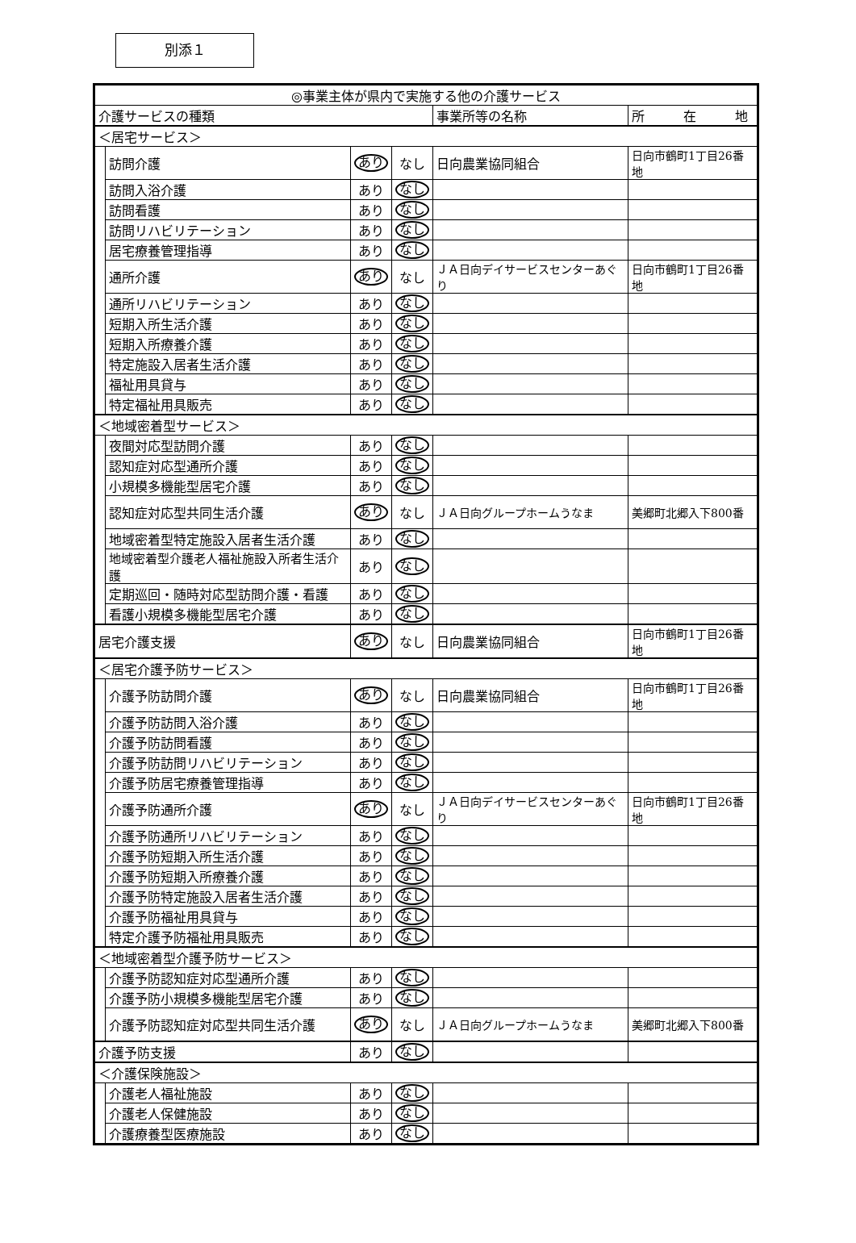別添１
| ◎事業主体が県内で実施する他の介護サービス | | | | | |
| --- | --- | --- | --- | --- | --- |
| 介護サービスの種類 | | | | 事業所等の名称 | 所 在 地 |
| ＜居宅サービス＞ | | | | | |
| | 訪問介護 | あり | なし | 日向農業協同組合 | 日向市鶴町1丁目26番地 |
| | 訪問入浴介護 | あり | なし | | |
| | 訪問看護 | あり | なし | | |
| | 訪問リハビリテーション | あり | なし | | |
| | 居宅療養管理指導 | あり | なし | | |
| | 通所介護 | あり | なし | ＪＡ日向デイサービスセンターあぐり | 日向市鶴町1丁目26番地 |
| | 通所リハビリテーション | あり | なし | | |
| | 短期入所生活介護 | あり | なし | | |
| | 短期入所療養介護 | あり | なし | | |
| | 特定施設入居者生活介護 | あり | なし | | |
| | 福祉用具貸与 | あり | なし | | |
| | 特定福祉用具販売 | あり | なし | | |
| ＜地域密着型サービス＞ | | | | | |
| | 夜間対応型訪問介護 | あり | なし | | |
| | 認知症対応型通所介護 | あり | なし | | |
| | 小規模多機能型居宅介護 | あり | なし | | |
| | 認知症対応型共同生活介護 | あり | なし | ＪＡ日向グループホームうなま | 美郷町北郷入下800番 |
| | 地域密着型特定施設入居者生活介護 | あり | なし | | |
| | 地域密着型介護老人福祉施設入所者生活介護 | あり | なし | | |
| | 定期巡回・随時対応型訪問介護・看護 | あり | なし | | |
| | 看護小規模多機能型居宅介護 | あり | なし | | |
| 居宅介護支援 | | あり | なし | 日向農業協同組合 | 日向市鶴町1丁目26番地 |
| ＜居宅介護予防サービス＞ | | | | | |
| | 介護予防訪問介護 | あり | なし | 日向農業協同組合 | 日向市鶴町1丁目26番地 |
| | 介護予防訪問入浴介護 | あり | なし | | |
| | 介護予防訪問看護 | あり | なし | | |
| | 介護予防訪問リハビリテーション | あり | なし | | |
| | 介護予防居宅療養管理指導 | あり | なし | | |
| | 介護予防通所介護 | あり | なし | ＪＡ日向デイサービスセンターあぐり | 日向市鶴町1丁目26番地 |
| | 介護予防通所リハビリテーション | あり | なし | | |
| | 介護予防短期入所生活介護 | あり | なし | | |
| | 介護予防短期入所療養介護 | あり | なし | | |
| | 介護予防特定施設入居者生活介護 | あり | なし | | |
| | 介護予防福祉用具貸与 | あり | なし | | |
| | 特定介護予防福祉用具販売 | あり | なし | | |
| ＜地域密着型介護予防サービス＞ | | | | | |
| | 介護予防認知症対応型通所介護 | あり | なし | | |
| | 介護予防小規模多機能型居宅介護 | あり | なし | | |
| | 介護予防認知症対応型共同生活介護 | あり | なし | ＪＡ日向グループホームうなま | 美郷町北郷入下800番 |
| 介護予防支援 | | あり | なし | | |
| ＜介護保険施設＞ | | | | | |
| | 介護老人福祉施設 | あり | なし | | |
| | 介護老人保健施設 | あり | なし | | |
| | 介護療養型医療施設 | あり | なし | | |